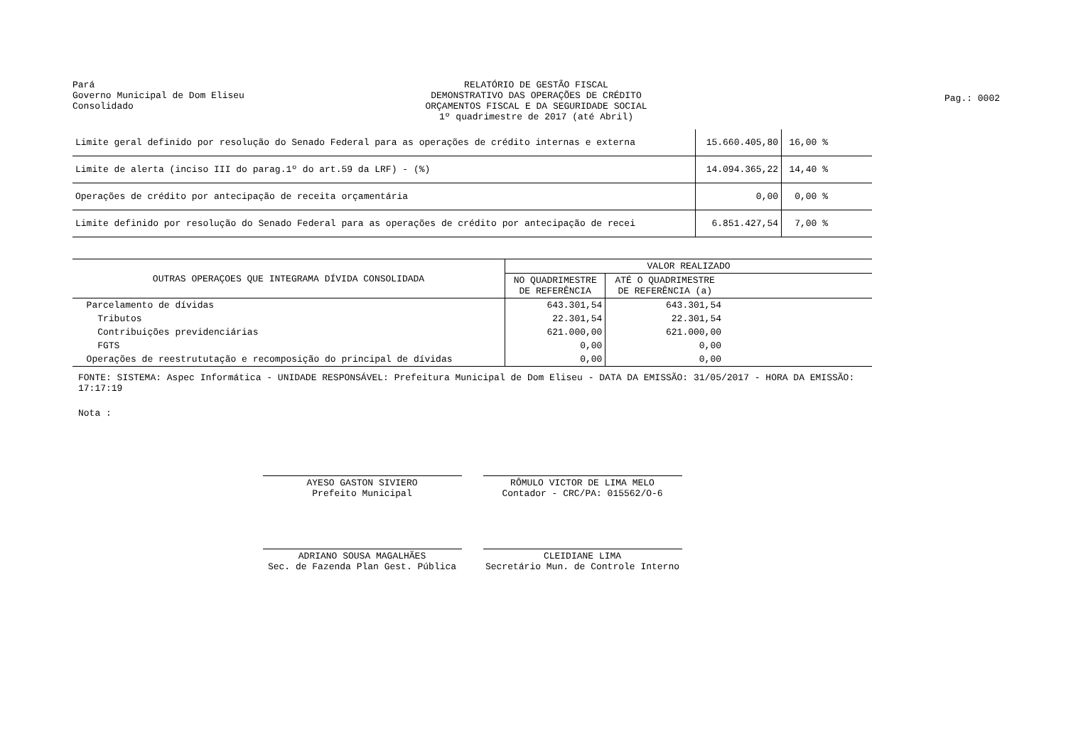Pará
Governo Municipal de Dom Eliseu
Consolidado
RELATÓRIO DE GESTÃO FISCAL
DEMONSTRATIVO DAS OPERAÇÕES DE CRÉDITO
ORÇAMENTOS FISCAL E DA SEGURIDADE SOCIAL
1º quadrimestre de 2017 (até Abril)
Pag.: 0002
| Limite geral definido por resolução do Senado Federal para as operações de crédito internas e externa | 15.660.405,80 | 16,00 % | |
| Limite de alerta (inciso III do parag.1º do art.59 da LRF) - (%) | 14.094.365,22 | 14,40 % | |
| Operações de crédito por antecipação de receita orçamentária | 0,00 | 0,00 % | |
| Limite definido por resolução do Senado Federal para as operações de crédito por antecipação de recei | 6.851.427,54 | 7,00 % | |
| OUTRAS OPERAÇOES QUE INTEGRAMA DÍVIDA CONSOLIDADA | VALOR REALIZADO | | |
| --- | --- | --- | --- |
| | NO QUADRIMESTRE DE REFERÊNCIA | ATÉ O QUADRIMESTRE DE REFERÊNCIA (a) | |
| Parcelamento de dívidas | 643.301,54 | 643.301,54 | |
| Tributos | 22.301,54 | 22.301,54 | |
| Contribuições previdenciárias | 621.000,00 | 621.000,00 | |
| FGTS | 0,00 | 0,00 | |
| Operações de reestrututação e recomposição do principal de dívidas | 0,00 | 0,00 | |
FONTE: SISTEMA: Aspec Informática - UNIDADE RESPONSÁVEL: Prefeitura Municipal de Dom Eliseu - DATA DA EMISSÃO: 31/05/2017 - HORA DA EMISSÃO: 17:17:19
Nota :
AYESO GASTON SIVIERO
Prefeito Municipal
RÔMULO VICTOR DE LIMA MELO
Contador - CRC/PA: 015562/O-6
ADRIANO SOUSA MAGALHÃES
Sec. de Fazenda Plan Gest. Pública
CLEIDIANE LIMA
Secretário Mun. de Controle Interno